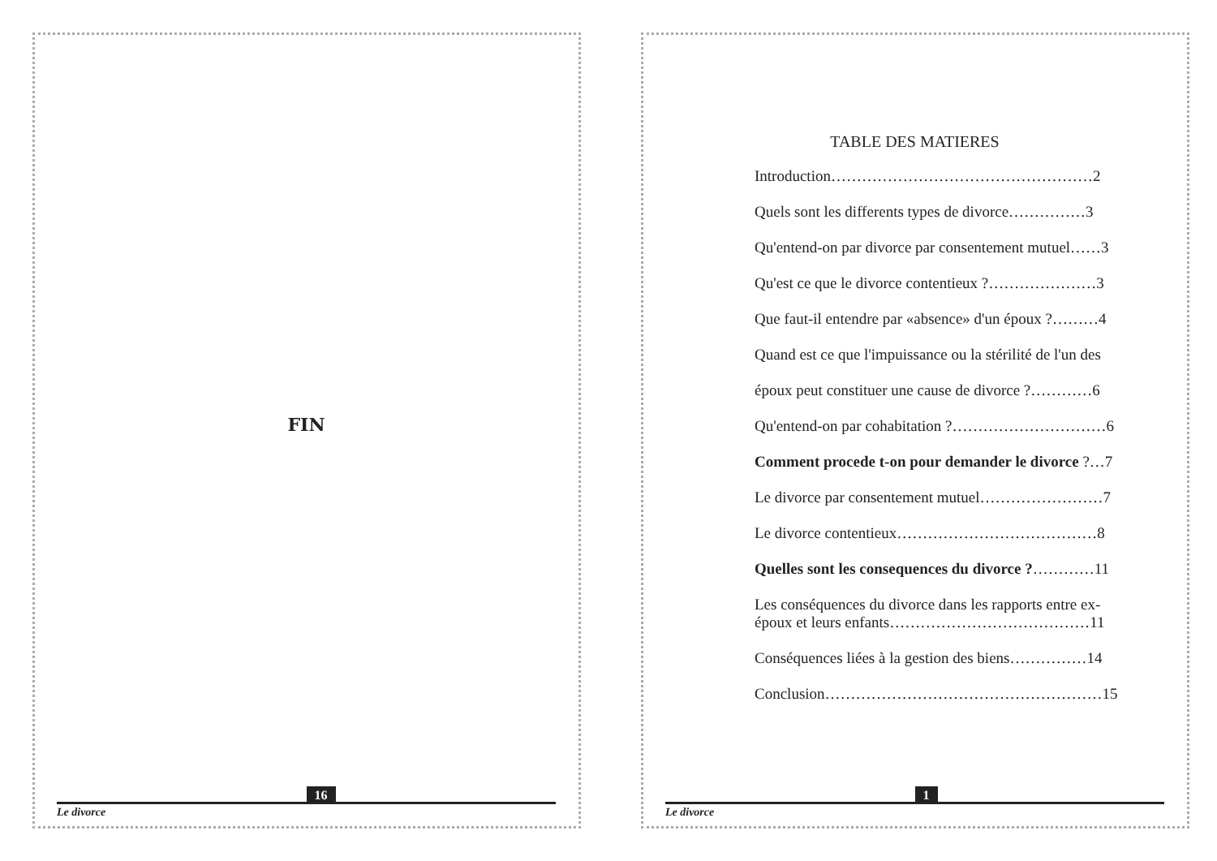FIN
Le divorce
16
TABLE DES MATIERES
Introduction……………………………………………2
Quels sont les differents types de divorce……………3
Qu'entend-on par divorce par consentement mutuel……3
Qu'est ce que le divorce contentieux ?…………………3
Que faut-il entendre par «absence» d'un époux ?………4
Quand est ce que l'impuissance ou la stérilité de l'un des
époux peut constituer une cause de divorce ?…………6
Qu'entend-on par cohabitation ?…………………………6
Comment procede t-on pour demander le divorce ?…7
Le divorce par consentement mutuel……………………7
Le divorce contentieux…………………………………8
Quelles sont les consequences du divorce ?…………11
Les conséquences du divorce dans les rapports entre ex-époux et leurs enfants…………………………………11
Conséquences liées à la gestion des biens……………14
Conclusion………………………………………………15
Le divorce
1